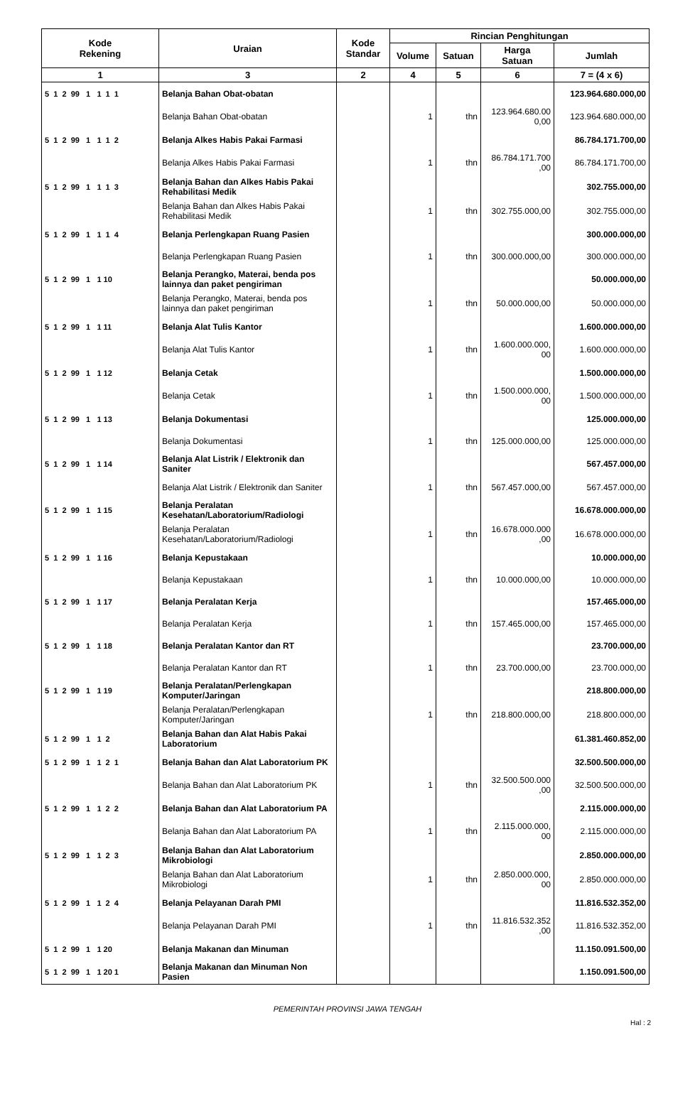| Kode Rekening | Uraian | Kode Standar | Rincian Penghitungan | | | |
| --- | --- | --- | --- | --- | --- | --- |
| | | | Volume | Satuan | Harga Satuan | Jumlah |
| 1 | 3 | 2 | 4 | 5 | 6 | 7 = (4 x 6) |
| 5 1 2 99 1 1 1 1 | Belanja Bahan Obat-obatan | | | | | 123.964.680.000,00 |
| | Belanja Bahan Obat-obatan | | 1 | thn | 123.964.680.00 0,00 | 123.964.680.000,00 |
| 5 1 2 99 1 1 1 2 | Belanja Alkes Habis Pakai Farmasi | | | | | 86.784.171.700,00 |
| | Belanja Alkes Habis Pakai Farmasi | | 1 | thn | 86.784.171.700 ,00 | 86.784.171.700,00 |
| 5 1 2 99 1 1 1 3 | Belanja Bahan dan Alkes Habis Pakai Rehabilitasi Medik | | | | | 302.755.000,00 |
| | Belanja Bahan dan Alkes Habis Pakai Rehabilitasi Medik | | 1 | thn | 302.755.000,00 | 302.755.000,00 |
| 5 1 2 99 1 1 1 4 | Belanja Perlengkapan Ruang Pasien | | | | | 300.000.000,00 |
| | Belanja Perlengkapan Ruang Pasien | | 1 | thn | 300.000.000,00 | 300.000.000,00 |
| 5 1 2 99 1 1 10 | Belanja Perangko, Materai, benda pos lainnya dan paket pengiriman | | | | | 50.000.000,00 |
| | Belanja Perangko, Materai, benda pos lainnya dan paket pengiriman | | 1 | thn | 50.000.000,00 | 50.000.000,00 |
| 5 1 2 99 1 1 11 | Belanja Alat Tulis Kantor | | | | | 1.600.000.000,00 |
| | Belanja Alat Tulis Kantor | | 1 | thn | 1.600.000.000, 00 | 1.600.000.000,00 |
| 5 1 2 99 1 1 12 | Belanja Cetak | | | | | 1.500.000.000,00 |
| | Belanja Cetak | | 1 | thn | 1.500.000.000, 00 | 1.500.000.000,00 |
| 5 1 2 99 1 1 13 | Belanja Dokumentasi | | | | | 125.000.000,00 |
| | Belanja Dokumentasi | | 1 | thn | 125.000.000,00 | 125.000.000,00 |
| 5 1 2 99 1 1 14 | Belanja Alat Listrik / Elektronik dan Saniter | | | | | 567.457.000,00 |
| | Belanja Alat Listrik / Elektronik dan Saniter | | 1 | thn | 567.457.000,00 | 567.457.000,00 |
| 5 1 2 99 1 1 15 | Belanja Peralatan Kesehatan/Laboratorium/Radiologi | | | | | 16.678.000.000,00 |
| | Belanja Peralatan Kesehatan/Laboratorium/Radiologi | | 1 | thn | 16.678.000.000 ,00 | 16.678.000.000,00 |
| 5 1 2 99 1 1 16 | Belanja Kepustakaan | | | | | 10.000.000,00 |
| | Belanja Kepustakaan | | 1 | thn | 10.000.000,00 | 10.000.000,00 |
| 5 1 2 99 1 1 17 | Belanja Peralatan Kerja | | | | | 157.465.000,00 |
| | Belanja Peralatan Kerja | | 1 | thn | 157.465.000,00 | 157.465.000,00 |
| 5 1 2 99 1 1 18 | Belanja Peralatan Kantor dan RT | | | | | 23.700.000,00 |
| | Belanja Peralatan Kantor dan RT | | 1 | thn | 23.700.000,00 | 23.700.000,00 |
| 5 1 2 99 1 1 19 | Belanja Peralatan/Perlengkapan Komputer/Jaringan | | | | | 218.800.000,00 |
| | Belanja Peralatan/Perlengkapan Komputer/Jaringan | | 1 | thn | 218.800.000,00 | 218.800.000,00 |
| 5 1 2 99 1 1 2 | Belanja Bahan dan Alat Habis Pakai Laboratorium | | | | | 61.381.460.852,00 |
| 5 1 2 99 1 1 2 1 | Belanja Bahan dan Alat Laboratorium PK | | | | | 32.500.500.000,00 |
| | Belanja Bahan dan Alat Laboratorium PK | | 1 | thn | 32.500.500.000 ,00 | 32.500.500.000,00 |
| 5 1 2 99 1 1 2 2 | Belanja Bahan dan Alat Laboratorium PA | | | | | 2.115.000.000,00 |
| | Belanja Bahan dan Alat Laboratorium PA | | 1 | thn | 2.115.000.000, 00 | 2.115.000.000,00 |
| 5 1 2 99 1 1 2 3 | Belanja Bahan dan Alat Laboratorium Mikrobiologi | | | | | 2.850.000.000,00 |
| | Belanja Bahan dan Alat Laboratorium Mikrobiologi | | 1 | thn | 2.850.000.000, 00 | 2.850.000.000,00 |
| 5 1 2 99 1 1 2 4 | Belanja Pelayanan Darah PMI | | | | | 11.816.532.352,00 |
| | Belanja Pelayanan Darah PMI | | 1 | thn | 11.816.532.352 ,00 | 11.816.532.352,00 |
| 5 1 2 99 1 1 20 | Belanja Makanan dan Minuman | | | | | 11.150.091.500,00 |
| 5 1 2 99 1 1 20 1 | Belanja Makanan dan Minuman Non Pasien | | | | | 1.150.091.500,00 |
PEMERINTAH PROVINSI JAWA TENGAH
Hal : 2